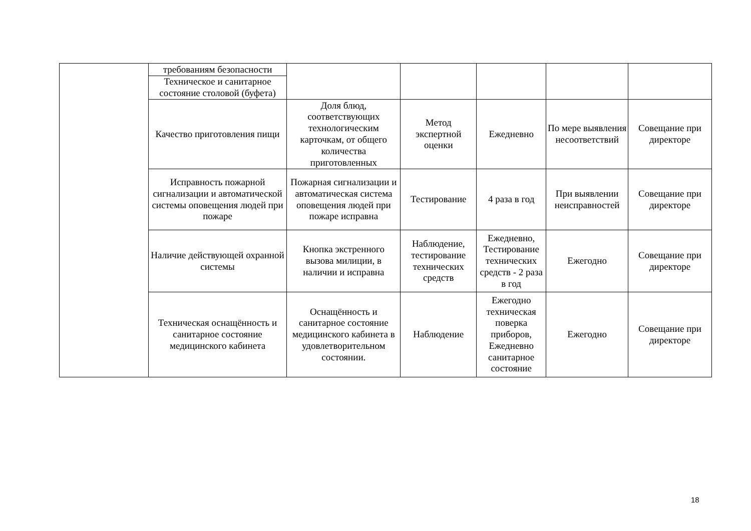| | требованиям безопасности | | | | | |
| | Техническое и санитарное состояние столовой (буфета) | | | | | |
| | Качество приготовления пищи | Доля блюд, соответствующих технологическим карточкам, от общего количества приготовленных | Метод экспертной оценки | Ежедневно | По мере выявления несоответствий | Совещание при директоре |
| | Исправность пожарной сигнализации и автоматической системы оповещения людей при пожаре | Пожарная сигнализации и автоматическая система оповещения людей при пожаре исправна | Тестирование | 4 раза в год | При выявлении неисправностей | Совещание при директоре |
| | Наличие действующей охранной системы | Кнопка экстренного вызова милиции, в наличии и исправна | Наблюдение, тестирование технических средств | Ежедневно, Тестирование технических средств - 2 раза в год | Ежегодно | Совещание при директоре |
| | Техническая оснащённость и санитарное состояние медицинского кабинета | Оснащённость и санитарное состояние медицинского кабинета в удовлетворительном состоянии. | Наблюдение | Ежегодно техническая поверка приборов, Ежедневно санитарное состояние | Ежегодно | Совещание при директоре |
18